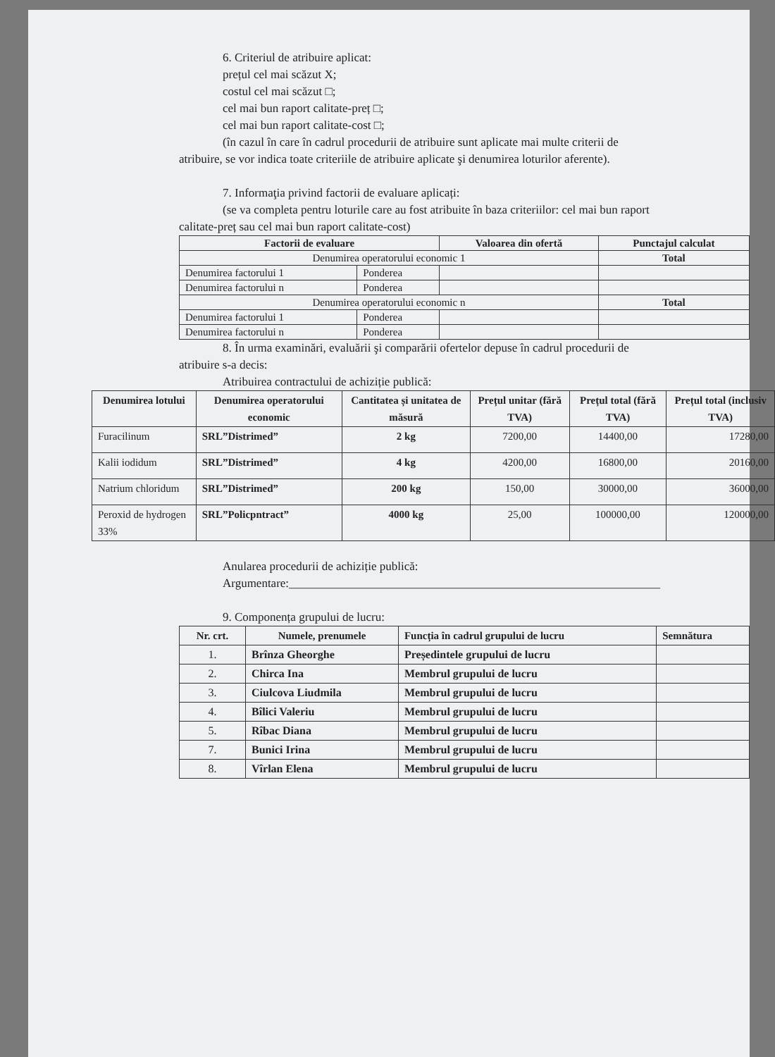6. Criteriul de atribuire aplicat:
prețul cel mai scăzut X;
costul cel mai scăzut □;
cel mai bun raport calitate-preț □;
cel mai bun raport calitate-cost □;
(în cazul în care în cadrul procedurii de atribuire sunt aplicate mai multe criterii de
atribuire, se vor indica toate criteriile de atribuire aplicate şi denumirea loturilor aferente).
7. Informaţia privind factorii de evaluare aplicați:
(se va completa pentru loturile care au fost atribuite în baza criteriilor: cel mai bun raport
calitate-preț sau cel mai bun raport calitate-cost)
| Factorii de evaluare | | Valoarea din ofertă | Punctajul calculat |
| --- | --- | --- | --- |
| Denumirea operatorului economic 1 | | | Total |
| Denumirea factorului 1 | Ponderea | | |
| Denumirea factorului n | Ponderea | | |
| Denumirea operatorului economic n | | | Total |
| Denumirea factorului 1 | Ponderea | | |
| Denumirea factorului n | Ponderea | | |
8. În urma examinări, evaluării şi comparării ofertelor depuse în cadrul procedurii de
atribuire s-a decis:
Atribuirea contractului de achiziție publică:
| Denumirea lotului | Denumirea operatorului economic | Cantitatea și unitatea de măsură | Prețul unitar (fără TVA) | Prețul total (fără TVA) | Prețul total (inclusiv TVA) |
| --- | --- | --- | --- | --- | --- |
| Furacilinum | SRL”Distrimed” | 2 kg | 7200,00 | 14400,00 | 17280,00 |
| Kalii iodidum | SRL”Distrimed” | 4 kg | 4200,00 | 16800,00 | 20160,00 |
| Natrium chloridum | SRL”Distrimed” | 200 kg | 150,00 | 30000,00 | 36000,00 |
| Peroxid de hydrogen 33% | SRL”Policpntract” | 4000 kg | 25,00 | 100000,00 | 120000,00 |
Anularea procedurii de achiziție publică:
Argumentare:______________________________________________________________
9. Componența grupului de lucru:
| Nr. crt. | Numele, prenumele | Funcția în cadrul grupului de lucru | Semnătura |
| --- | --- | --- | --- |
| 1. | Brînza Gheorghe | Președintele grupului de lucru | |
| 2. | Chirca Ina | Membrul grupului de lucru | |
| 3. | Ciulcova Liudmila | Membrul grupului de lucru | |
| 4. | Bîlici Valeriu | Membrul grupului de lucru | |
| 5. | Rîbac Diana | Membrul grupului de lucru | |
| 7. | Bunici Irina | Membrul grupului de lucru | |
| 8. | Vîrlan Elena | Membrul grupului de lucru | |